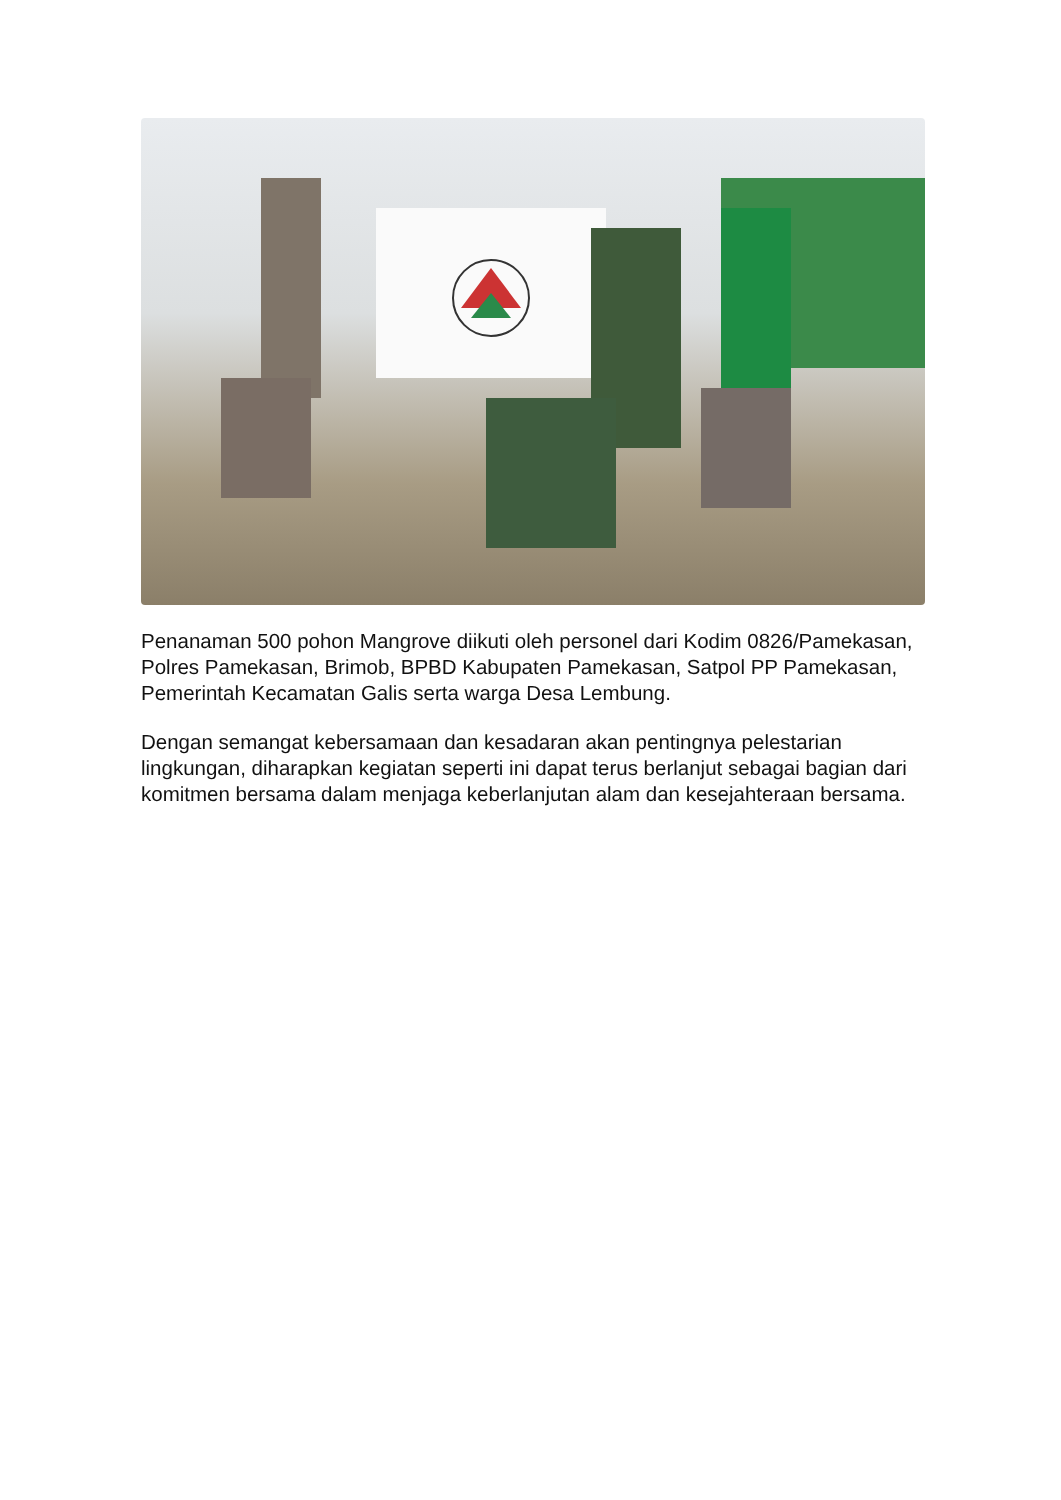Penanaman 500 pohon Mangrove diikuti oleh personel dari Kodim 0826/Pamekasan, Polres Pamekasan, Brimob, BPBD Kabupaten Pamekasan, Satpol PP Pamekasan, Pemerintah Kecamatan Galis serta warga Desa Lembung.
Dengan semangat kebersamaan dan kesadaran akan pentingnya pelestarian lingkungan, diharapkan kegiatan seperti ini dapat terus berlanjut sebagai bagian dari komitmen bersama dalam menjaga keberlanjutan alam dan kesejahteraan bersama.